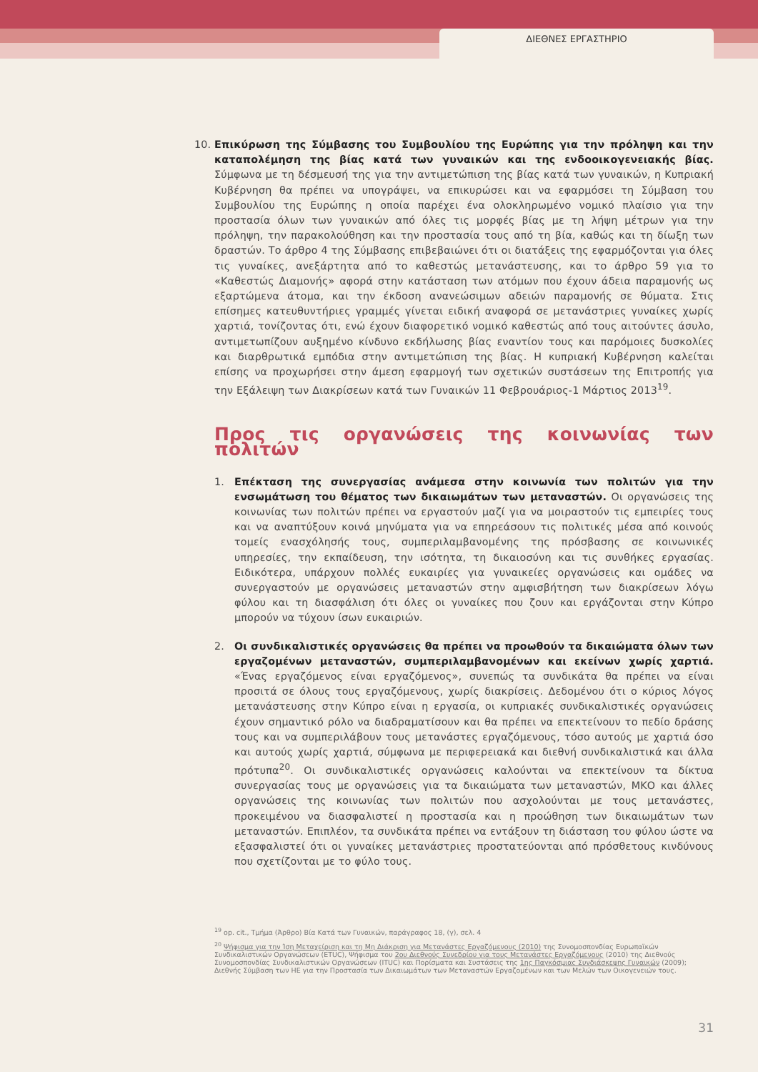ΔΙΕΘΝΕΣ ΕΡΓΑΣΤΗΡΙΟ
10. Επικύρωση της Σύμβασης του Συμβουλίου της Ευρώπης για την πρόληψη και την καταπολέμηση της βίας κατά των γυναικών και της ενδοοικογενειακής βίας. Σύμφωνα με τη δέσμευσή της για την αντιμετώπιση της βίας κατά των γυναικών, η Κυπριακή Κυβέρνηση θα πρέπει να υπογράψει, να επικυρώσει και να εφαρμόσει τη Σύμβαση του Συμβουλίου της Ευρώπης η οποία παρέχει ένα ολοκληρωμένο νομικό πλαίσιο για την προστασία όλων των γυναικών από όλες τις μορφές βίας με τη λήψη μέτρων για την πρόληψη, την παρακολούθηση και την προστασία τους από τη βία, καθώς και τη δίωξη των δραστών. Το άρθρο 4 της Σύμβασης επιβεβαιώνει ότι οι διατάξεις της εφαρμόζονται για όλες τις γυναίκες, ανεξάρτητα από το καθεστώς μετανάστευσης, και το άρθρο 59 για το «Καθεστώς Διαμονής» αφορά στην κατάσταση των ατόμων που έχουν άδεια παραμονής ως εξαρτώμενα άτομα, και την έκδοση ανανεώσιμων αδειών παραμονής σε θύματα. Στις επίσημες κατευθυντήριες γραμμές γίνεται ειδική αναφορά σε μετανάστριες γυναίκες χωρίς χαρτιά, τονίζοντας ότι, ενώ έχουν διαφορετικό νομικό καθεστώς από τους αιτούντες άσυλο, αντιμετωπίζουν αυξημένο κίνδυνο εκδήλωσης βίας εναντίον τους και παρόμοιες δυσκολίες και διαρθρωτικά εμπόδια στην αντιμετώπιση της βίας. Η κυπριακή Κυβέρνηση καλείται επίσης να προχωρήσει στην άμεση εφαρμογή των σχετικών συστάσεων της Επιτροπής για την Εξάλειψη των Διακρίσεων κατά των Γυναικών 11 Φεβρουάριος-1 Μάρτιος 2013<sup>19</sup>.
Προς τις οργανώσεις της κοινωνίας των πολιτών
1. Επέκταση της συνεργασίας ανάμεσα στην κοινωνία των πολιτών για την ενσωμάτωση του θέματος των δικαιωμάτων των μεταναστών. Οι οργανώσεις της κοινωνίας των πολιτών πρέπει να εργαστούν μαζί για να μοιραστούν τις εμπειρίες τους και να αναπτύξουν κοινά μηνύματα για να επηρεάσουν τις πολιτικές μέσα από κοινούς τομείς ενασχόλησής τους, συμπεριλαμβανομένης της πρόσβασης σε κοινωνικές υπηρεσίες, την εκπαίδευση, την ισότητα, τη δικαιοσύνη και τις συνθήκες εργασίας. Ειδικότερα, υπάρχουν πολλές ευκαιρίες για γυναικείες οργανώσεις και ομάδες να συνεργαστούν με οργανώσεις μεταναστών στην αμφισβήτηση των διακρίσεων λόγω φύλου και τη διασφάλιση ότι όλες οι γυναίκες που ζουν και εργάζονται στην Κύπρο μπορούν να τύχουν ίσων ευκαιριών.
2. Οι συνδικαλιστικές οργανώσεις θα πρέπει να προωθούν τα δικαιώματα όλων των εργαζομένων μεταναστών, συμπεριλαμβανομένων και εκείνων χωρίς χαρτιά. «Ένας εργαζόμενος είναι εργαζόμενος», συνεπώς τα συνδικάτα θα πρέπει να είναι προσιτά σε όλους τους εργαζόμενους, χωρίς διακρίσεις. Δεδομένου ότι ο κύριος λόγος μετανάστευσης στην Κύπρο είναι η εργασία, οι κυπριακές συνδικαλιστικές οργανώσεις έχουν σημαντικό ρόλο να διαδραματίσουν και θα πρέπει να επεκτείνουν το πεδίο δράσης τους και να συμπεριλάβουν τους μετανάστες εργαζόμενους, τόσο αυτούς με χαρτιά όσο και αυτούς χωρίς χαρτιά, σύμφωνα με περιφερειακά και διεθνή συνδικαλιστικά και άλλα πρότυπα<sup>20</sup>. Οι συνδικαλιστικές οργανώσεις καλούνται να επεκτείνουν τα δίκτυα συνεργασίας τους με οργανώσεις για τα δικαιώματα των μεταναστών, ΜΚΟ και άλλες οργανώσεις της κοινωνίας των πολιτών που ασχολούνται με τους μετανάστες, προκειμένου να διασφαλιστεί η προστασία και η προώθηση των δικαιωμάτων των μεταναστών. Επιπλέον, τα συνδικάτα πρέπει να εντάξουν τη διάσταση του φύλου ώστε να εξασφαλιστεί ότι οι γυναίκες μετανάστριες προστατεύονται από πρόσθετους κινδύνους που σχετίζονται με το φύλο τους.
<sup>19</sup> op. cit., Τμήμα (Άρθρο) Βία Κατά των Γυναικών, παράγραφος 18, (γ), σελ. 4
<sup>20</sup> Ψήφισμα για την Ίση Μεταχείριση και τη Μη Διάκριση για Μετανάστες Εργαζόμενους (2010) της Συνομοσπονδίας Ευρωπαϊκών Συνδικαλιστικών Οργανώσεων (ETUC), Ψήφισμα του 2ου Διεθνούς Συνεδρίου για τους Μετανάστες Εργαζόμενους (2010) της Διεθνούς Συνομοσπονδίας Συνδικαλιστικών Οργανώσεων (ITUC) και Πορίσματα και Συστάσεις της 1ης Παγκόσμιας Συνδιάσκεψης Γυναικών (2009); Διεθνής Σύμβαση των ΗΕ για την Προστασία των Δικαιωμάτων των Μεταναστών Εργαζομένων και των Μελών των Οικογενειών τους.
31